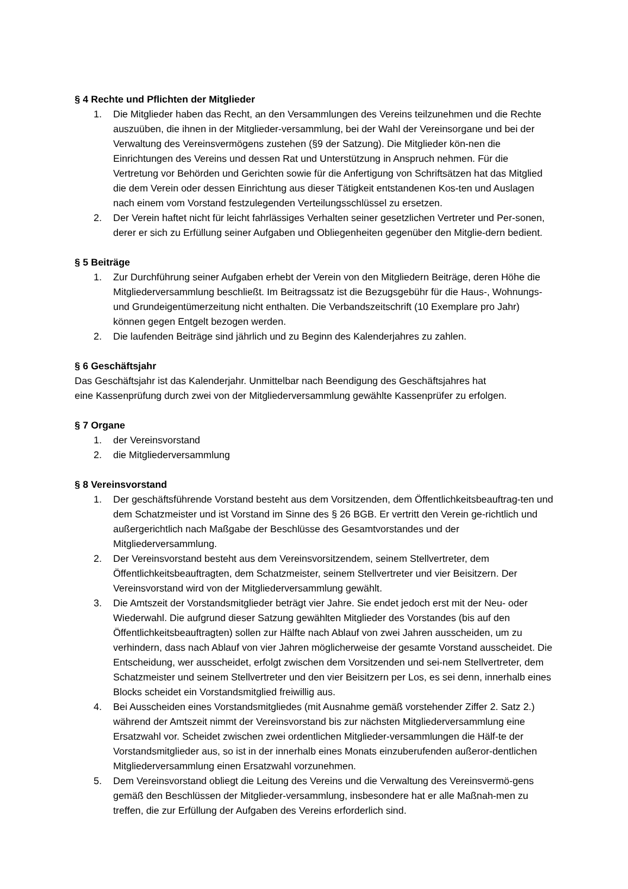§ 4 Rechte und Pflichten der Mitglieder
1. Die Mitglieder haben das Recht, an den Versammlungen des Vereins teilzunehmen und die Rechte auszuüben, die ihnen in der Mitglieder-versammlung, bei der Wahl der Vereinsorgane und bei der Verwaltung des Vereinsvermögens zustehen (§9 der Satzung). Die Mitglieder kön-nen die Einrichtungen des Vereins und dessen Rat und Unterstützung in Anspruch nehmen. Für die Vertretung vor Behörden und Gerichten sowie für die Anfertigung von Schriftsätzen hat das Mitglied die dem Verein oder dessen Einrichtung aus dieser Tätigkeit entstandenen Kos-ten und Auslagen nach einem vom Vorstand festzulegenden Verteilungsschlüssel zu ersetzen.
2. Der Verein haftet nicht für leicht fahrlässiges Verhalten seiner gesetzlichen Vertreter und Per-sonen, derer er sich zu Erfüllung seiner Aufgaben und Obliegenheiten gegenüber den Mitglie-dern bedient.
§ 5 Beiträge
1. Zur Durchführung seiner Aufgaben erhebt der Verein von den Mitgliedern Beiträge, deren Höhe die Mitgliederversammlung beschließt. Im Beitragssatz ist die Bezugsgebühr für die Haus-, Wohnungs- und Grundeigentümerzeitung nicht enthalten. Die Verbandszeitschrift (10 Exemplare pro Jahr) können gegen Entgelt bezogen werden.
2. Die laufenden Beiträge sind jährlich und zu Beginn des Kalenderjahres zu zahlen.
§ 6 Geschäftsjahr
Das Geschäftsjahr ist das Kalenderjahr. Unmittelbar nach Beendigung des Geschäftsjahres hat
eine Kassenprüfung durch zwei von der Mitgliederversammlung gewählte Kassenprüfer zu erfolgen.
§ 7 Organe
1. der Vereinsvorstand
2. die Mitgliederversammlung
§ 8 Vereinsvorstand
1. Der geschäftsführende Vorstand besteht aus dem Vorsitzenden, dem Öffentlichkeitsbeauftrag-ten und dem Schatzmeister und ist Vorstand im Sinne des § 26 BGB. Er vertritt den Verein ge-richtlich und außergerichtlich nach Maßgabe der Beschlüsse des Gesamtvorstandes und der Mitgliederversammlung.
2. Der Vereinsvorstand besteht aus dem Vereinsvorsitzendem, seinem Stellvertreter, dem Öffentlichkeitsbeauftragten, dem Schatzmeister, seinem Stellvertreter und vier Beisitzern. Der Vereinsvorstand wird von der Mitgliederversammlung gewählt.
3. Die Amtszeit der Vorstandsmitglieder beträgt vier Jahre. Sie endet jedoch erst mit der Neu- oder Wiederwahl. Die aufgrund dieser Satzung gewählten Mitglieder des Vorstandes (bis auf den Öffentlichkeitsbeauftragten) sollen zur Hälfte nach Ablauf von zwei Jahren ausscheiden, um zu verhindern, dass nach Ablauf von vier Jahren möglicherweise der gesamte Vorstand ausscheidet. Die Entscheidung, wer ausscheidet, erfolgt zwischen dem Vorsitzenden und sei-nem Stellvertreter, dem Schatzmeister und seinem Stellvertreter und den vier Beisitzern per Los, es sei denn, innerhalb eines Blocks scheidet ein Vorstandsmitglied freiwillig aus.
4. Bei Ausscheiden eines Vorstandsmitgliedes (mit Ausnahme gemäß vorstehender Ziffer 2. Satz 2.) während der Amtszeit nimmt der Vereinsvorstand bis zur nächsten Mitgliederversammlung eine Ersatzwahl vor. Scheidet zwischen zwei ordentlichen Mitglieder-versammlungen die Hälf-te der Vorstandsmitglieder aus, so ist in der innerhalb eines Monats einzuberufenden außeror-dentlichen Mitgliederversammlung einen Ersatzwahl vorzunehmen.
5. Dem Vereinsvorstand obliegt die Leitung des Vereins und die Verwaltung des Vereinsvermö-gens gemäß den Beschlüssen der Mitglieder-versammlung, insbesondere hat er alle Maßnah-men zu treffen, die zur Erfüllung der Aufgaben des Vereins erforderlich sind.